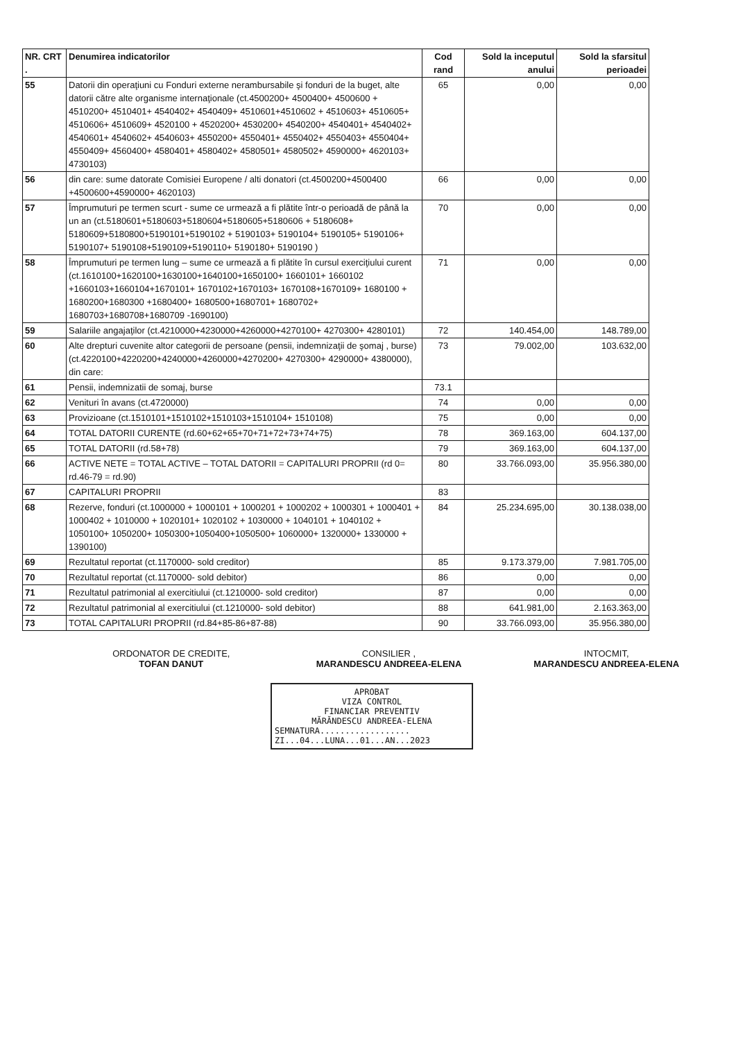| NR. CRT . | Denumirea indicatorilor | Cod rand | Sold la inceputul anului | Sold la sfarsitul perioadei |
| --- | --- | --- | --- | --- |
| 55 | Datorii din operaţiuni cu Fonduri externe nerambursabile şi fonduri de la buget, alte datorii către alte organisme internaţionale (ct.4500200+ 4500400+ 4500600 + 4510200+ 4510401+ 4540402+ 4540409+ 4510601+4510602 + 4510603+ 4510605+ 4510606+ 4510609+ 4520100 + 4520200+ 4530200+ 4540200+ 4540401+ 4540402+ 4540601+ 4540602+ 4540603+ 4550200+ 4550401+ 4550402+ 4550403+ 4550404+ 4550409+ 4560400+ 4580401+ 4580402+ 4580501+ 4580502+ 4590000+ 4620103+ 4730103) | 65 | 0,00 | 0,00 |
| 56 | din care: sume datorate Comisiei Europene / alti donatori (ct.4500200+4500400 +4500600+4590000+ 4620103) | 66 | 0,00 | 0,00 |
| 57 | Împrumuturi pe termen scurt - sume ce urmează a fi plătite într-o perioadă de până la un an (ct.5180601+5180603+5180604+5180605+5180606 + 5180608+ 5180609+5180800+5190101+5190102 + 5190103+ 5190104+ 5190105+ 5190106+ 5190107+ 5190108+5190109+5190110+ 5190180+ 5190190 ) | 70 | 0,00 | 0,00 |
| 58 | Împrumuturi pe termen lung – sume ce urmează a fi plătite în cursul exerciţiului curent (ct.1610100+1620100+1630100+1640100+1650100+ 1660101+ 1660102 +1660103+1660104+1670101+ 1670102+1670103+ 1670108+1670109+ 1680100 + 1680200+1680300 +1680400+ 1680500+1680701+ 1680702+ 1680703+1680708+1680709 -1690100) | 71 | 0,00 | 0,00 |
| 59 | Salariile angajaţilor (ct.4210000+4230000+4260000+4270100+ 4270300+ 4280101) | 72 | 140.454,00 | 148.789,00 |
| 60 | Alte drepturi cuvenite altor categorii de persoane (pensii, indemnizaţii de şomaj , burse) (ct.4220100+4220200+4240000+4260000+4270200+ 4270300+ 4290000+ 4380000), din care: | 73 | 79.002,00 | 103.632,00 |
| 61 | Pensii, indemnizatii de somaj, burse | 73.1 | | |
| 62 | Venituri în avans (ct.4720000) | 74 | 0,00 | 0,00 |
| 63 | Provizioane (ct.1510101+1510102+1510103+1510104+ 1510108) | 75 | 0,00 | 0,00 |
| 64 | TOTAL DATORII CURENTE (rd.60+62+65+70+71+72+73+74+75) | 78 | 369.163,00 | 604.137,00 |
| 65 | TOTAL DATORII (rd.58+78) | 79 | 369.163,00 | 604.137,00 |
| 66 | ACTIVE NETE = TOTAL ACTIVE – TOTAL DATORII = CAPITALURI PROPRII (rd 0= rd.46-79 = rd.90) | 80 | 33.766.093,00 | 35.956.380,00 |
| 67 | CAPITALURI PROPRII | 83 | | |
| 68 | Rezerve, fonduri (ct.1000000 + 1000101 + 1000201 + 1000202 + 1000301 + 1000401 + 1000402 + 1010000 + 1020101+ 1020102 + 1030000 + 1040101 + 1040102 + 1050100+ 1050200+ 1050300+1050400+1050500+ 1060000+ 1320000+ 1330000 + 1390100) | 84 | 25.234.695,00 | 30.138.038,00 |
| 69 | Rezultatul reportat (ct.1170000- sold creditor) | 85 | 9.173.379,00 | 7.981.705,00 |
| 70 | Rezultatul reportat (ct.1170000- sold debitor) | 86 | 0,00 | 0,00 |
| 71 | Rezultatul patrimonial al exercitiului (ct.1210000- sold creditor) | 87 | 0,00 | 0,00 |
| 72 | Rezultatul patrimonial al exercitiului (ct.1210000- sold debitor) | 88 | 641.981,00 | 2.163.363,00 |
| 73 | TOTAL CAPITALURI PROPRII (rd.84+85-86+87-88) | 90 | 33.766.093,00 | 35.956.380,00 |
ORDONATOR DE CREDITE,
TOFAN DANUT
CONSILIER ,
MARANDESCU ANDREEA-ELENA
INTOCMIT,
MARANDESCU ANDREEA-ELENA
APROBAT
VIZA CONTROL
FINANCIAR PREVENTIV
MĂRĂNDESCU ANDREEA-ELENA
SEMNATURA..................
ZI...04...LUNA...01...AN...2023